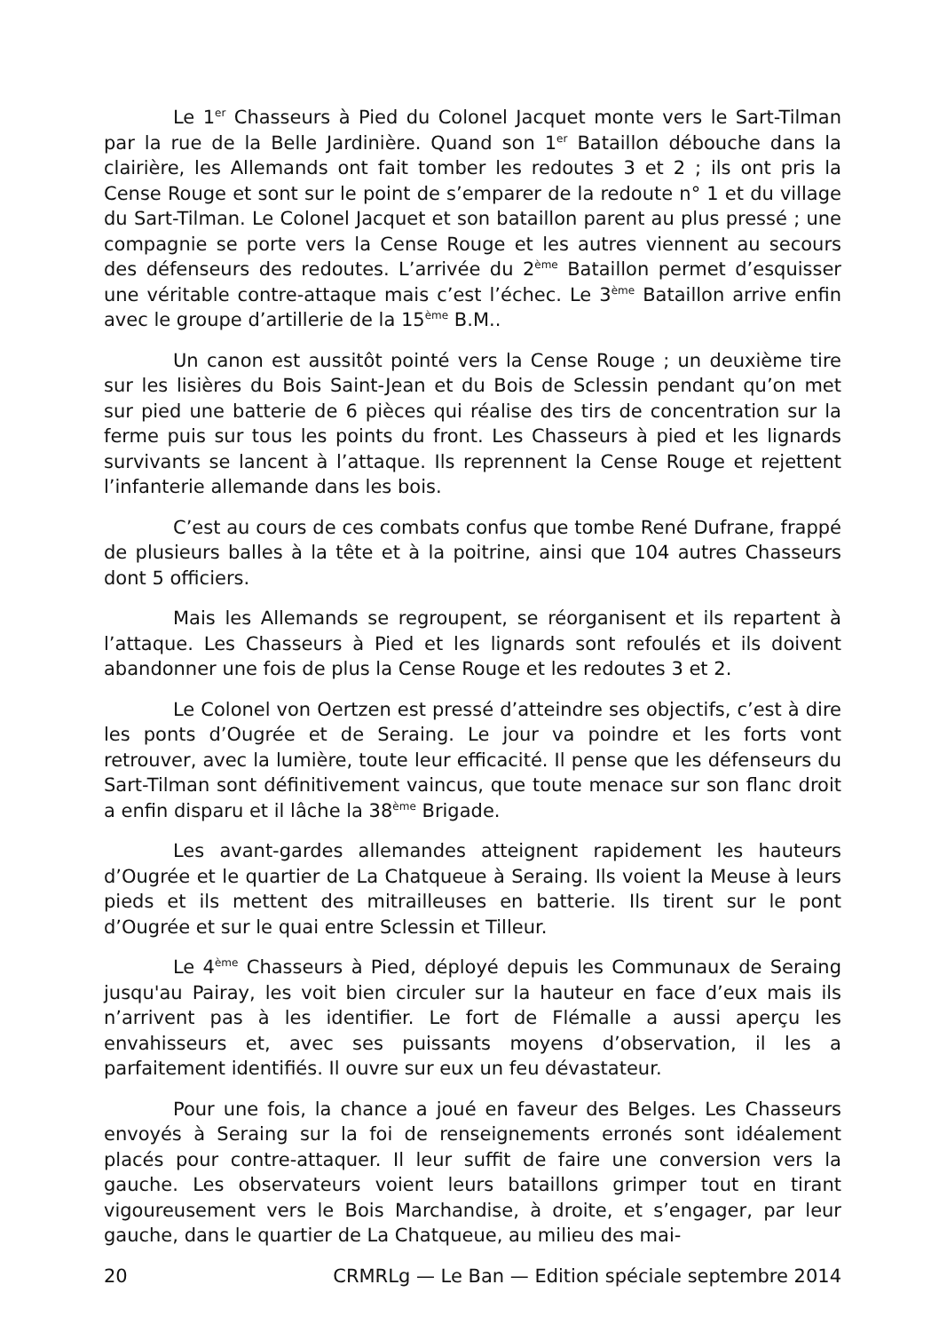Le 1<sup>er</sup> Chasseurs à Pied du Colonel Jacquet monte vers le Sart-Tilman par la rue de la Belle Jardinière. Quand son 1<sup>er</sup> Bataillon débouche dans la clairière, les Allemands ont fait tomber les redoutes 3 et 2 ; ils ont pris la Cense Rouge et sont sur le point de s’emparer de la redoute n° 1 et du village du Sart-Tilman. Le Colonel Jacquet et son bataillon parent au plus pressé ; une compagnie se porte vers la Cense Rouge et les autres viennent au secours des défenseurs des redoutes. L’arrivée du 2<sup>ème</sup> Bataillon permet d’esquisser une véritable contre-attaque mais c’est l’échec. Le 3<sup>ème</sup> Bataillon arrive enfin avec le groupe d’artillerie de la 15<sup>ème</sup> B.M..
Un canon est aussitôt pointé vers la Cense Rouge ; un deuxième tire sur les lisières du Bois Saint-Jean et du Bois de Sclessin pendant qu’on met sur pied une batterie de 6 pièces qui réalise des tirs de concentration sur la ferme puis sur tous les points du front. Les Chasseurs à pied et les lignards survivants se lancent à l’attaque. Ils reprennent la Cense Rouge et rejettent l’infanterie allemande dans les bois.
C’est au cours de ces combats confus que tombe René Dufrane, frappé de plusieurs balles à la tête et à la poitrine, ainsi que 104 autres Chasseurs dont 5 officiers.
Mais les Allemands se regroupent, se réorganisent et ils repartent à l’attaque. Les Chasseurs à Pied et les lignards sont refoulés et ils doivent abandonner une fois de plus la Cense Rouge et les redoutes 3 et 2.
Le Colonel von Oertzen est pressé d’atteindre ses objectifs, c’est à dire les ponts d’Ougrée et de Seraing. Le jour va poindre et les forts vont retrouver, avec la lumière, toute leur efficacité. Il pense que les défenseurs du Sart-Tilman sont définitivement vaincus, que toute menace sur son flanc droit a enfin disparu et il lâche la 38<sup>ème</sup> Brigade.
Les avant-gardes allemandes atteignent rapidement les hauteurs d’Ougrée et le quartier de La Chatqueue à Seraing. Ils voient la Meuse à leurs pieds et ils mettent des mitrailleuses en batterie. Ils tirent sur le pont d’Ougrée et sur le quai entre Sclessin et Tilleur.
Le 4<sup>ème</sup> Chasseurs à Pied, déployé depuis les Communaux de Seraing jusqu'au Pairay, les voit bien circuler sur la hauteur en face d’eux mais ils n’arrivent pas à les identifier. Le fort de Flémalle a aussi aperçu les envahisseurs et, avec ses puissants moyens d’observation, il les a parfaitement identifiés. Il ouvre sur eux un feu dévastateur.
Pour une fois, la chance a joué en faveur des Belges. Les Chasseurs envoyés à Seraing sur la foi de renseignements erronés sont idéalement placés pour contre-attaquer. Il leur suffit de faire une conversion vers la gauche. Les observateurs voient leurs bataillons grimper tout en tirant vigoureusement vers le Bois Marchandise, à droite, et s’engager, par leur gauche, dans le quartier de La Chatqueue, au milieu des mai-
20 CRMRLg — Le Ban — Edition spéciale septembre 2014